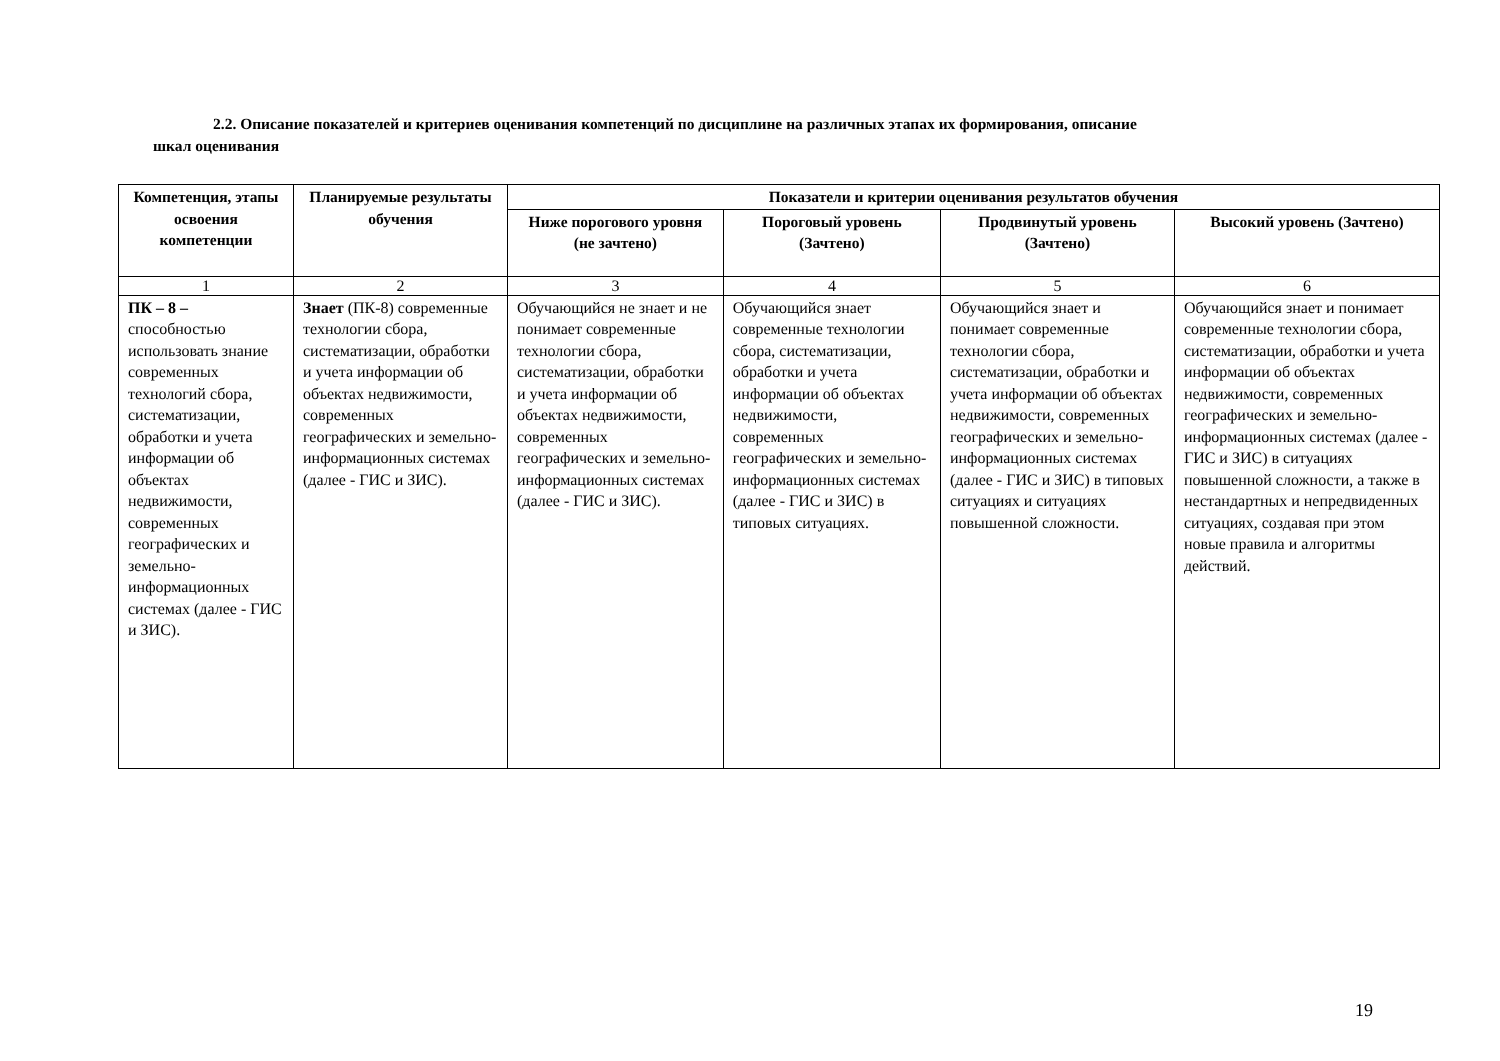2.2. Описание показателей и критериев оценивания компетенций по дисциплине на различных этапах их формирования, описание
шкал оценивания
| Компетенция, этапы освоения компетенции | Планируемые результаты обучения | Показатели и критерии оценивания результатов обучения | | | |
| --- | --- | --- | --- | --- | --- |
| | | Ниже порогового уровня (не зачтено) | Пороговый уровень (Зачтено) | Продвинутый уровень (Зачтено) | Высокий уровень (Зачтено) |
| 1 | 2 | 3 | 4 | 5 | 6 |
| ПК – 8 – способностью использовать знание современных технологий сбора, систематизации, обработки и учета информации об объектах недвижимости, современных географических и земельно-информационных системах (далее - ГИС и ЗИС). | Знает (ПК-8) современные технологии сбора, систематизации, обработки и учета информации об объектах недвижимости, современных географических и земельно-информационных системах (далее - ГИС и ЗИС). | Обучающийся не знает и не понимает современные технологии сбора, систематизации, обработки и учета информации об объектах недвижимости, современных географических и земельно-информационных системах (далее - ГИС и ЗИС). | Обучающийся знает современные технологии сбора, систематизации, обработки и учета информации об объектах недвижимости, современных географических и земельно-информационных системах (далее - ГИС и ЗИС) в типовых ситуациях. | Обучающийся знает и понимает современные технологии сбора, систематизации, обработки и учета информации об объектах недвижимости, современных географических и земельно-информационных системах (далее - ГИС и ЗИС) в типовых ситуациях и ситуациях повышенной сложности. | Обучающийся знает и понимает современные технологии сбора, систематизации, обработки и учета информации об объектах недвижимости, современных географических и земельно-информационных системах (далее - ГИС и ЗИС) в ситуациях повышенной сложности, а также в нестандартных и непредвиденных ситуациях, создавая при этом новые правила и алгоритмы действий. |
19